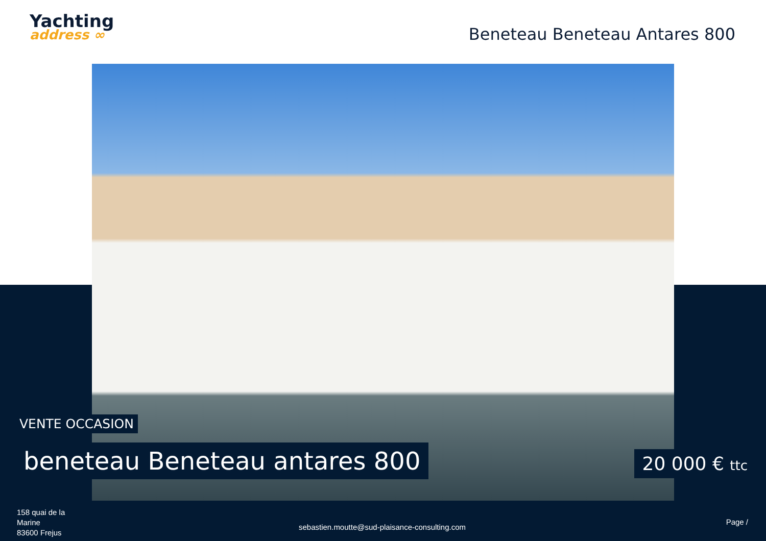Yachting
address ∞
Beneteau Beneteau Antares 800
VENTE OCCASION
beneteau Beneteau antares 800 20 000 € ttc
158 quai de la
Marine
83600 Frejus
sebastien.moutte@sud-plaisance-consulting.com
Page /